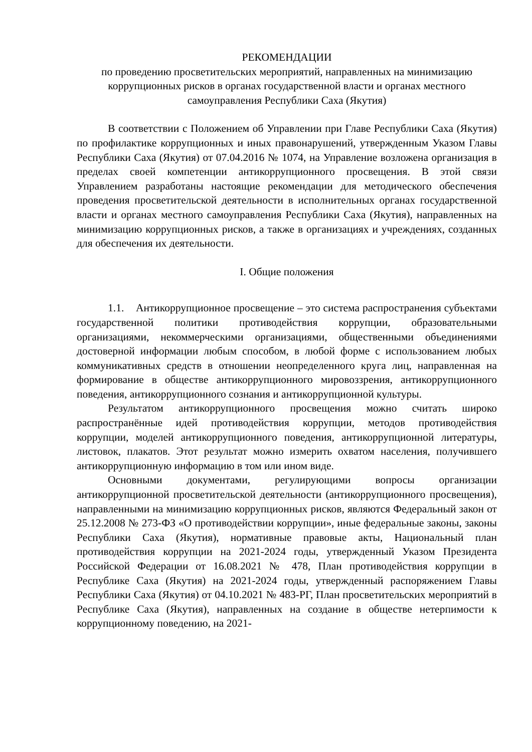РЕКОМЕНДАЦИИ
по проведению просветительских мероприятий, направленных на минимизацию коррупционных рисков в органах государственной власти и органах местного самоуправления Республики Саха (Якутия)
В соответствии с Положением об Управлении при Главе Республики Саха (Якутия) по профилактике коррупционных и иных правонарушений, утвержденным Указом Главы Республики Саха (Якутия) от 07.04.2016 № 1074, на Управление возложена организация в пределах своей компетенции антикоррупционного просвещения. В этой связи Управлением разработаны настоящие рекомендации для методического обеспечения проведения просветительской деятельности в исполнительных органах государственной власти и органах местного самоуправления Республики Саха (Якутия), направленных на минимизацию коррупционных рисков, а также в организациях и учреждениях, созданных для обеспечения их деятельности.
I. Общие положения
1.1. Антикоррупционное просвещение – это система распространения субъектами государственной политики противодействия коррупции, образовательными организациями, некоммерческими организациями, общественными объединениями достоверной информации любым способом, в любой форме с использованием любых коммуникативных средств в отношении неопределенного круга лиц, направленная на формирование в обществе антикоррупционного мировоззрения, антикоррупционного поведения, антикоррупционного сознания и антикоррупционной культуры.
Результатом антикоррупционного просвещения можно считать широко распространённые идей противодействия коррупции, методов противодействия коррупции, моделей антикоррупционного поведения, антикоррупционной литературы, листовок, плакатов. Этот результат можно измерить охватом населения, получившего антикоррупционную информацию в том или ином виде.
Основными документами, регулирующими вопросы организации антикоррупционной просветительской деятельности (антикоррупционного просвещения), направленными на минимизацию коррупционных рисков, являются Федеральный закон от 25.12.2008 № 273-ФЗ «О противодействии коррупции», иные федеральные законы, законы Республики Саха (Якутия), нормативные правовые акты, Национальный план противодействия коррупции на 2021-2024 годы, утвержденный Указом Президента Российской Федерации от 16.08.2021 № 478, План противодействия коррупции в Республике Саха (Якутия) на 2021-2024 годы, утвержденный распоряжением Главы Республики Саха (Якутия) от 04.10.2021 № 483-РГ, План просветительских мероприятий в Республике Саха (Якутия), направленных на создание в обществе нетерпимости к коррупционному поведению, на 2021-